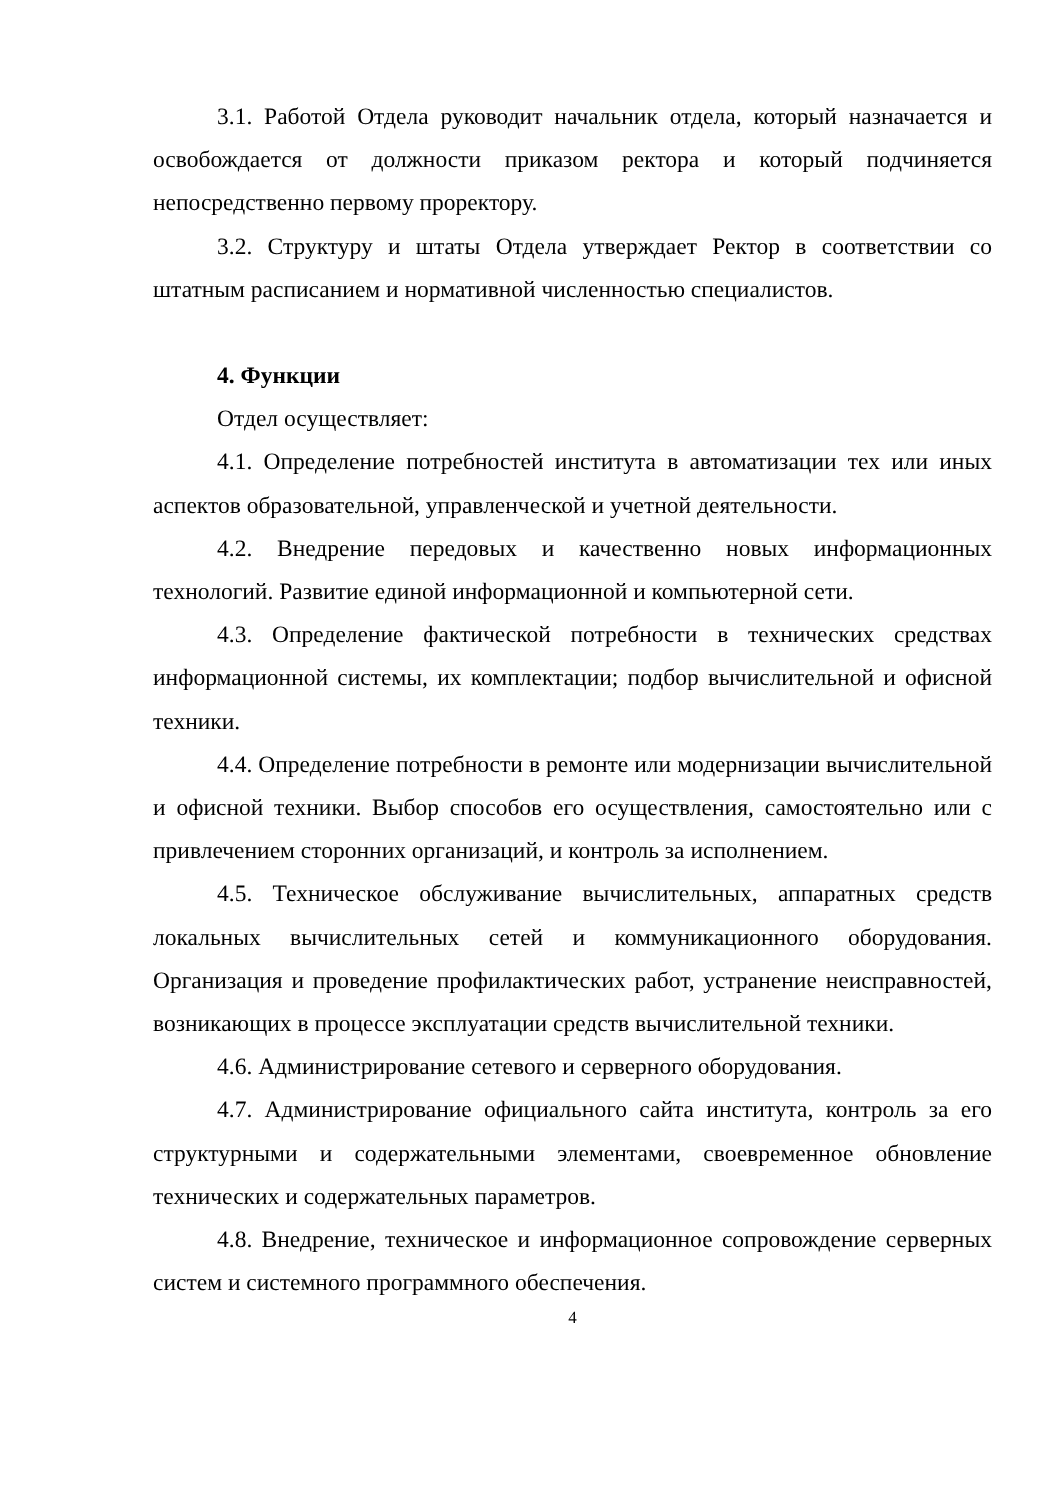3.1. Работой Отдела руководит начальник отдела, который назначается и освобождается от должности приказом ректора и который подчиняется непосредственно первому проректору.
3.2. Структуру и штаты Отдела утверждает Ректор в соответствии со штатным расписанием и нормативной численностью специалистов.
4. Функции
Отдел осуществляет:
4.1. Определение потребностей института в автоматизации тех или иных аспектов образовательной, управленческой и учетной деятельности.
4.2. Внедрение передовых и качественно новых информационных технологий. Развитие единой информационной и компьютерной сети.
4.3. Определение фактической потребности в технических средствах информационной системы, их комплектации; подбор вычислительной и офисной техники.
4.4. Определение потребности в ремонте или модернизации вычислительной и офисной техники. Выбор способов его осуществления, самостоятельно или с привлечением сторонних организаций, и контроль за исполнением.
4.5. Техническое обслуживание вычислительных, аппаратных средств локальных вычислительных сетей и коммуникационного оборудования. Организация и проведение профилактических работ, устранение неисправностей, возникающих в процессе эксплуатации средств вычислительной техники.
4.6. Администрирование сетевого и серверного оборудования.
4.7. Администрирование официального сайта института, контроль за его структурными и содержательными элементами, своевременное обновление технических и содержательных параметров.
4.8. Внедрение, техническое и информационное сопровождение серверных систем и системного программного обеспечения.
4